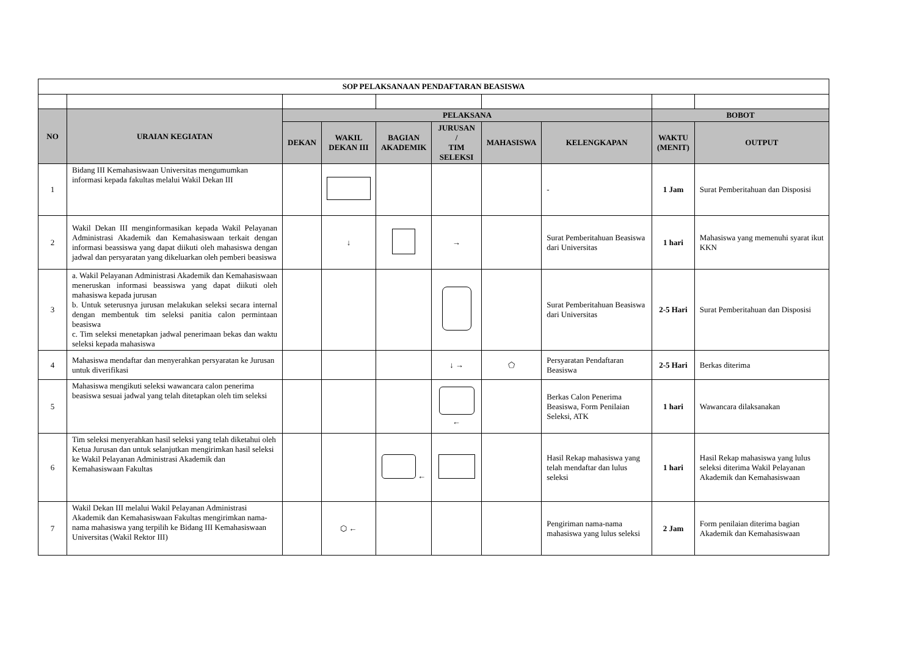| SOP PELAKSANAAN PENDAFTARAN BEASISWA | | | | | | | | | |
| NO | URAIAN KEGIATAN | PELAKSANA | | | | | | BOBOT | |
| | | DEKAN | WAKIL DEKAN III | BAGIAN AKADEMIK | JURUSAN / TIM SELEKSI | MAHASISWA | KELENGKAPAN | WAKTU (MENIT) | OUTPUT |
| 1 | Bidang III Kemahasiswaan Universitas mengumumkan informasi kepada fakultas melalui Wakil Dekan III | | | | | | - | 1 Jam | Surat Pemberitahuan dan Disposisi |
| 2 | Wakil Dekan III menginformasikan kepada Wakil Pelayanan Administrasi Akademik dan Kemahasiswaan terkait dengan informasi beassiswa yang dapat diikuti oleh mahasiswa dengan jadwal dan persyaratan yang dikeluarkan oleh pemberi beasiswa | | ↓ | | → | | Surat Pemberitahuan Beasiswa dari Universitas | 1 hari | Mahasiswa yang memenuhi syarat ikut KKN |
| 3 | a. Wakil Pelayanan Administrasi Akademik dan Kemahasiswaan meneruskan informasi beassiswa yang dapat diikuti oleh mahasiswa kepada jurusan b. Untuk seterusnya jurusan melakukan seleksi secara internal dengan membentuk tim seleksi panitia calon permintaan beasiswa c. Tim seleksi menetapkan jadwal penerimaan bekas dan waktu seleksi kepada mahasiswa | | | | | | Surat Pemberitahuan Beasiswa dari Universitas | 2-5 Hari | Surat Pemberitahuan dan Disposisi |
| 4 | Mahasiswa mendaftar dan menyerahkan persyaratan ke Jurusan untuk diverifikasi | | | | ↓ → | ⬠ | Persyaratan Pendaftaran Beasiswa | 2-5 Hari | Berkas diterima |
| 5 | Mahasiswa mengikuti seleksi wawancara calon penerima beasiswa sesuai jadwal yang telah ditetapkan oleh tim seleksi | | | | ← | | Berkas Calon Penerima Beasiswa, Form Penilaian Seleksi, ATK | 1 hari | Wawancara dilaksanakan |
| 6 | Tim seleksi menyerahkan hasil seleksi yang telah diketahui oleh Ketua Jurusan dan untuk selanjutkan mengirimkan hasil seleksi ke Wakil Pelayanan Administrasi Akademik dan Kemahasiswaan Fakultas | | | ← | | | Hasil Rekap mahasiswa yang telah mendaftar dan lulus seleksi | 1 hari | Hasil Rekap mahasiswa yang lulus seleksi diterima Wakil Pelayanan Akademik dan Kemahasiswaan |
| 7 | Wakil Dekan III melalui Wakil Pelayanan Administrasi Akademik dan Kemahasiswaan Fakultas mengirimkan nama-nama mahasiswa yang terpilih ke Bidang III Kemahasiswaan Universitas (Wakil Rektor III) | | ⬡ ← | | | | Pengiriman nama-nama mahasiswa yang lulus seleksi | 2 Jam | Form penilaian diterima bagian Akademik dan Kemahasiswaan |